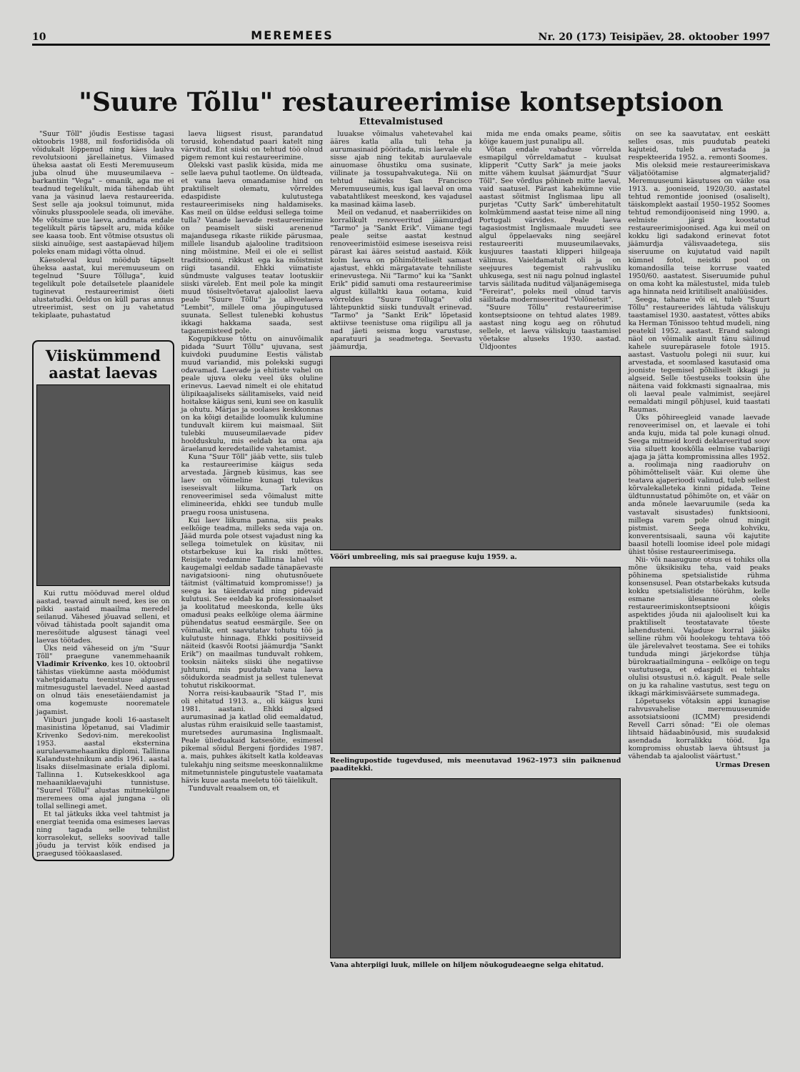10 MEREMEES Nr. 20 (173) Teisipäev, 28. oktoober 1997
"Suure Tõllu" restaureerimise kontseptsioon
Ettevalmistused
"Suur Tõll" jõudis Eestisse tagasi oktoobris 1988, mil fosforiidisõda oli võidukalt lõppenud ning käes laulva revolutsiooni järellainetus. Viimased üheksa aastat oli Eesti Meremuuseum juba olnud ühe muuseumilaeva – barkantiin "Vega" – omanik, aga me ei teadnud tegelikult, mida tähendab üht vana ja väsinud laeva restaureerida. Sest selle aja jooksul toimunut, mida võinuks plusspoolele seada, oli imevähe. Me võtsime uue laeva, andmata endale tegelikult päris täpselt aru, mida kõike see kaasa toob. Ent võtmise otsustus oli siiski ainuõige, sest aastapäevad hiljem poleks enam midagi võtta olnud.
Käesoleval kuul möödub täpselt üheksa aastat, kui meremuuseum on tegelnud "Suure Tõlluga", kuid tegelikult pole detailsetele plaanidele tuginevat restaureerimist õieti alustatudki. Öeldus on küll paras annus utreerimist, sest on ju vahetatud tekiplaate, puhastatud
Viiskümmend aastat laevas
Kui ruttu mööduvad merel oldud aastad, teavad ainult need, kes ise on pikki aastaid maailma meredel seilanud. Vähesed jõuavad selleni, et võivad tähistada poolt sajandit oma meresõitude algusest tänagi veel laevas töötades.
Üks neid väheseid on j/m "Suur Tõll" praegune vanemmehaanik Vladimir Krivenko, kes 10. oktoobril tähistas viiekümne aasta möödumist vahetpidamatu teenistuse algusest mitmesugustel laevadel. Need aastad on olnud täis enesetäiendamist ja oma kogemuste noorematele jagamist.
Viiburi jungade kooli 16-aastaselt masinistina lõpetanud, sai Vladimir Krivenko Sedovi-nim. merekoolist 1953. aastal eksternina aurulaevamehaaniku diplomi. Tallinna Kalandustehnikum andis 1961. aastal lisaks diiselmasinate eriala diplomi. Tallinna 1. Kutsekeskkool aga mehaaniklaevajuhi tunnistuse. "Suurel Tõllul" alustas mitmekülgne meremees oma ajal jungana – oli tollal sellinegi amet.
Et tal jätkuks ikka veel tahtmist ja energiat teenida oma esimeses laevas ning tagada selle tehnilist korrasolekut, selleks soovivad talle jõudu ja tervist kõik endised ja praegused töökaaslased.
laeva liigsest risust, parandatud torusid, kohendatud paari katelt ning värvitud. Ent siiski on tehtud töö olnud pigem remont kui restaureerimine.
Olekski vast paslik küsida, mida me selle laeva puhul taotleme. On üldteada, et vana laeva omandamise hind on praktiliselt olematu, võrreldes edaspidiste kulutustega restaureerimiseks ning haldamiseks. Kas meil on üldse eeldusi sellega toime tulla? Vanade laevade restaureerimine on peamiselt siiski arenenud majandusega rikaste riikide pärusmaa, millele lisandub ajalooline traditsioon ning mõistmine. Meil ei ole ei sellist traditsiooni, rikkust ega ka mõistmist riigi tasandil. Ehkki viimatiste sündmuste valguses teatav lootuskiir siiski väreleb. Ent meil pole ka mingit muud tõsiseltvõetavat ajaloolist laeva peale "Suure Tõllu" ja allveelaeva "Lembit", millele oma jõupingutused suunata. Sellest tulenebki kohustus ikkagi hakkama saada, sest taganemisteed pole.
Kogupikkuse tõttu on ainuvõimalik pidada "Suurt Tõllu" ujuvana, sest kuivdoki puudumine Eestis välistab muud variandid, mis polekski sugugi odavamad. Laevade ja ehitiste vahel on peale ujuva oleku veel üks oluline erinevus. Laevad nimelt ei ole ehitatud ülipikaajaliseks säilitamiseks, vaid neid hoitakse käigus seni, kuni see on kasulik ja ohutu. Märjas ja soolases keskkonnas on ka kõigi detailide loomulik kulumine tunduvalt kiirem kui maismaal. Siit tulebki muuseumilaevade pidev hoolduskulu, mis eeldab ka oma aja äraelanud keredetailide vahetamist.
Kuna "Suur Tõll" jääb vette, siis tuleb ka restaureerimise käigus seda arvestada. Järgneb küsimus, kas see laev on võimeline kunagi tulevikus iseseisvalt liikuma. Tark on renoveerimisel seda võimalust mitte elimineerida, ehkki see tundub mulle praegu roosa unistusena.
Kui laev liikuma panna, siis peaks eelkõige teadma, milleks seda vaja on. Jääd murda pole otsest vajadust ning ka sellega toimetulek on küsitav, nii otstarbekuse kui ka riski mõttes. Reisijate vedamine Tallinna lahel või kaugemalgi eeldab sadade tänapäevaste navigatsiooni- ning ohutusnõuete täitmist (vältimatuid kompromisse!) ja seega ka täiendavaid ning pidevaid kulutusi. See eeldab ka professionaalset ja koolitatud meeskonda, kelle üks omadusi peaks eelkõige olema äärmine pühendatus seatud eesmärgile. See on võimalik, ent saavutatav tohutu töö ja kulutuste hinnaga. Ehkki positiivseid näiteid (kasvõi Rootsi jäämurdja "Sankt Erik") on maailmas tunduvalt rohkem, tooksin näiteks siiski ühe negatiivse juhtumi, mis puudutab vana laeva sõidukorda seadmist ja sellest tulenevat tohutut riskikoormat.
Norra reisi-kaubaaurik "Stad I", mis oli ehitatud 1913. a., oli käigus kuni 1981. aastani. Ehkki algsed aurumasinad ja katlad olid eemaldatud, alustas rühm eraisikuid selle taastamist, muretsedes aurumasina Inglismaalt. Peale ülieduakaid katsesõite, esimesel pikemal sõidul Bergeni fjordides 1987. a. mais, puhkes äkitselt katla koldeavas tulekahju ning seitsme meeskonnaliikme mitmetunnistele pingutustele vaatamata hävis kuue aasta meeletu töö täielikult.
Tunduvalt reaalsem on, et
luuakse võimalus vahetevahel kai ääres katla alla tuli teha ja aurumasinaid pööritada, mis laevale elu sisse ajab ning tekitab aurulaevale ainuomase õhustiku oma susinate, viilinate ja tossupahvakutega. Nii on tehtud näiteks San Francisco Meremuuseumis, kus igal laeval on oma vabatahtlikest meeskond, kes vajadusel ka masinad käima laseb.
Meil on vedanud, et naaberriikides on korralikult renoveeritud jäämurdjad "Tarmo" ja "Sankt Erik". Viimane tegi peale seitse aastat kestnud renoveerimistöid esimese iseseisva reisi pärast kai ääres seistud aastaid. Kõik kolm laeva on põhimõtteliselt samast ajastust, ehkki märgatavate tehniliste erinevustega. Nii "Tarmo" kui ka "Sankt Erik" pidid samuti oma restaureerimise algust küllaltki kaua ootama, kuid võrreldes "Suure Tõlluga" olid lähtepunktid siiski tunduvalt erinevad. "Tarmo" ja "Sankt Erik" lõpetasid aktiivse teenistuse oma riigilipu all ja nad jäeti seisma kogu varustuse, aparatuuri ja seadmetega. Seevastu jäämurdja,
mida me enda omaks peame, sõitis kõige kauem just punalipu all.
Võtan endale vabaduse võrrelda esmapilgul võrreldamatut – kuulsat klipperit "Cutty Sark" ja meie jaoks mitte vähem kuulsat jäämurdjat "Suur Tõll". See võrdlus põhineb mitte laeval, vaid saatusel. Pärast kahekümne viie aastast sõitmist Inglismaa lipu all purjetas "Cutty Sark" ümberehitatult kolmkümmend aastat teise nime all ning Portugali värvides. Peale laeva tagasiostmist Inglismaale muudeti see algul õppelaevaks ning seejärel restaureeriti muuseumilaevaks, kusjuures taastati klipperi hiilgeaja välimus. Vaieldamatult oli ja on seejuures tegemist rahvusliku uhkusega, sest nii nagu polnud inglastel tarvis säilitada nuditud väljanägemisega "Fereirat", poleks meil olnud tarvis säilitada moderniseeritud "Volõnetsit".
"Suure Tõllu" restaureerimise kontseptsioone on tehtud alates 1989. aastast ning kogu aeg on rõhutud sellele, et laeva väliskuju taastamisel võetakse aluseks 1930. aastad. Üldjoontes
Vööri umbreeling, mis sai praeguse kuju 1959. a.
Reelingupostide tugevdused, mis meenutavad 1962–1973 siin paiknenud paaditekki.
Vana ahterpiigi luuk, millele on hiljem nõukogudeaegne selga ehitatud.
on see ka saavutatav, ent eeskätt selles osas, mis puudutab peateki kajuteid, tuleb arvestada ja respekteerida 1952. a. remonti Soomes.
Mis oleksid meie restaureerimiskava väljatöötamise algmaterjalid? Meremuuseumi käsutuses on väike osa 1913. a. jooniseid, 1920/30. aastatel tehtud remontide joonised (osaliselt), täiskomplekt aastail 1950–1952 Soomes tehtud remondijooniseid ning 1990. a. eelmiste järgi koostatud restaureerimisjoonised. Aga kui meil on kokku ligi sadakond erinevat fotot jäämurdja välisvaadetega, siis siseruume on kujutatud vaid napilt kümnel fotol, neistki pool on komandosilla teise korruse vaated 1950/60. aastatest. Siseruumide puhul on oma koht ka mälestustel, mida tuleb aga hinnata neid kriitiliselt analüüsides.
Seega, tahame või ei, tuleb "Suurt Tõllu" restaureerides lähtuda väliskuju taastamisel 1930. aastatest, võttes abiks ka Herman Tõnissoo tehtud mudeli, ning peatekil 1952. aastast. Erand salongi näol on võimalik ainult tänu säilinud kahele suurepärasele fotole 1915. aastast. Vastuolu polegi nii suur, kui arvestada, et soomlased kasutasid oma jooniste tegemisel põhiliselt ikkagi ju algseid. Selle tõestuseks tooksin ühe näitena vaid fokkmasti signaalraa, mis oli laeval peale valmimist, seejärel eemaldati mingil põhjusel, kuid taastati Raumas.
Üks põhireegleid vanade laevade renoveerimisel on, et laevale ei tohi anda kuju, mida tal pole kunagi olnud. Seega mitmeid kordi deklareeritud soov viia siluett kooskõlla eelmise vabariigi ajaga ja jätta kompromissina alles 1952. a. roolimaja ning raadioruhv on põhimõtteliselt väär. Kui oleme ühe teatava ajaperioodi valinud, tuleb sellest kõrvalekalleteka kinni pidada. Teine üldtunnustatud põhimõte on, et väär on anda mõnele laevaruumile (seda ka vastavalt sisustades) funktsiooni, millega varem pole olnud mingit pistmist. Seega kohviku, konverentsisaali, sauna või kajutite baasil hotelli loomise ideel pole midagi ühist tõsise restaureerimisega.
Nii- või naasugune otsus ei tohiks olla mõne üksikisiku teha, vaid peaks põhinema spetsialistide rühma konsensusel. Pean otstarbekaks kutsuda kokku spetsialistide töörühm, kelle esmane ülesanne oleks restaureerimiskontseptsiooni kõigis aspektides jõuda nii ajalooliselt kui ka praktiliselt teostatavate tõeste lahendusteni. Vajaduse korral jääks selline rühm või hoolekogu tehtava töö üle järelevalvet teostama. See ei tohiks tunduda mingi järjekordse tühja bürokraatiailminguna – eelkõige on tegu vastutusega, et edaspidi ei tehtaks olulisi otsustusi n.ö. kägult. Peale selle on ju ka rahaline vastutus, sest tegu on ikkagi märkimisväärsete summadega.
Lõpetuseks võtaksin appi kunagise rahvusvahelise meremuuseumide assotsiatsiooni (ICMM) presidendi Revell Carri sõnad: "Ei ole olemas lihtsaid hädaabinõusid, mis suudaksid asendada korralikku tööd. Iga kompromiss ohustab laeva ühtsust ja vähendab ta ajaloolist väärtust."
Urmas Dresen